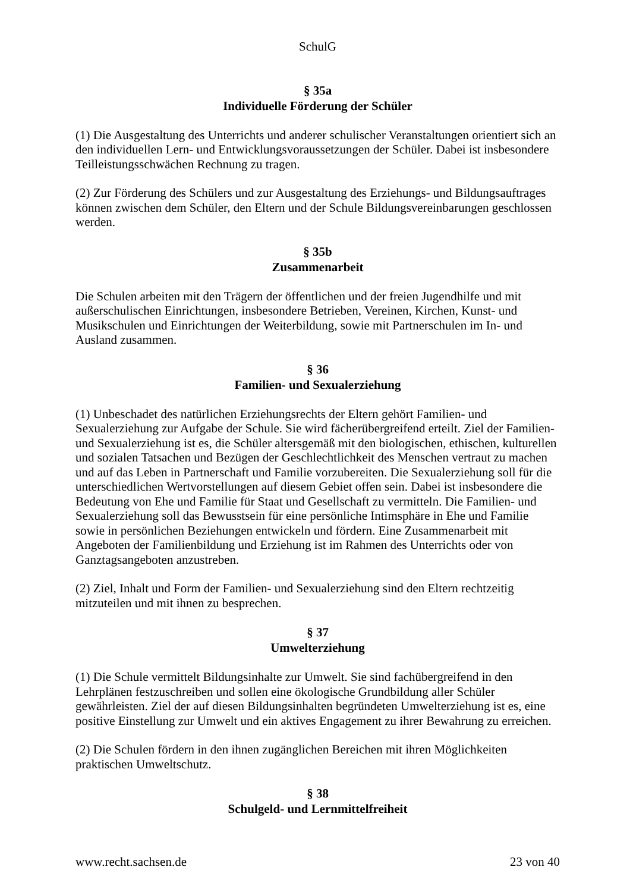SchulG
§ 35a
Individuelle Förderung der Schüler
(1) Die Ausgestaltung des Unterrichts und anderer schulischer Veranstaltungen orientiert sich an den individuellen Lern- und Entwicklungsvoraussetzungen der Schüler. Dabei ist insbesondere Teilleistungsschwächen Rechnung zu tragen.
(2) Zur Förderung des Schülers und zur Ausgestaltung des Erziehungs- und Bildungsauftrages können zwischen dem Schüler, den Eltern und der Schule Bildungsvereinbarungen geschlossen werden.
§ 35b
Zusammenarbeit
Die Schulen arbeiten mit den Trägern der öffentlichen und der freien Jugendhilfe und mit außerschulischen Einrichtungen, insbesondere Betrieben, Vereinen, Kirchen, Kunst- und Musikschulen und Einrichtungen der Weiterbildung, sowie mit Partnerschulen im In- und Ausland zusammen.
§ 36
Familien- und Sexualerziehung
(1) Unbeschadet des natürlichen Erziehungsrechts der Eltern gehört Familien- und Sexualerziehung zur Aufgabe der Schule. Sie wird fächerübergreifend erteilt. Ziel der Familien- und Sexualerziehung ist es, die Schüler altersgemäß mit den biologischen, ethischen, kulturellen und sozialen Tatsachen und Bezügen der Geschlechtlichkeit des Menschen vertraut zu machen und auf das Leben in Partnerschaft und Familie vorzubereiten. Die Sexualerziehung soll für die unterschiedlichen Wertvorstellungen auf diesem Gebiet offen sein. Dabei ist insbesondere die Bedeutung von Ehe und Familie für Staat und Gesellschaft zu vermitteln. Die Familien- und Sexualerziehung soll das Bewusstsein für eine persönliche Intimsphäre in Ehe und Familie sowie in persönlichen Beziehungen entwickeln und fördern. Eine Zusammenarbeit mit Angeboten der Familienbildung und Erziehung ist im Rahmen des Unterrichts oder von Ganztagsangeboten anzustreben.
(2) Ziel, Inhalt und Form der Familien- und Sexualerziehung sind den Eltern rechtzeitig mitzuteilen und mit ihnen zu besprechen.
§ 37
Umwelterziehung
(1) Die Schule vermittelt Bildungsinhalte zur Umwelt. Sie sind fachübergreifend in den Lehrplänen festzuschreiben und sollen eine ökologische Grundbildung aller Schüler gewährleisten. Ziel der auf diesen Bildungsinhalten begründeten Umwelterziehung ist es, eine positive Einstellung zur Umwelt und ein aktives Engagement zu ihrer Bewahrung zu erreichen.
(2) Die Schulen fördern in den ihnen zugänglichen Bereichen mit ihren Möglichkeiten praktischen Umweltschutz.
§ 38
Schulgeld- und Lernmittelfreiheit
www.recht.sachsen.de 23 von 40